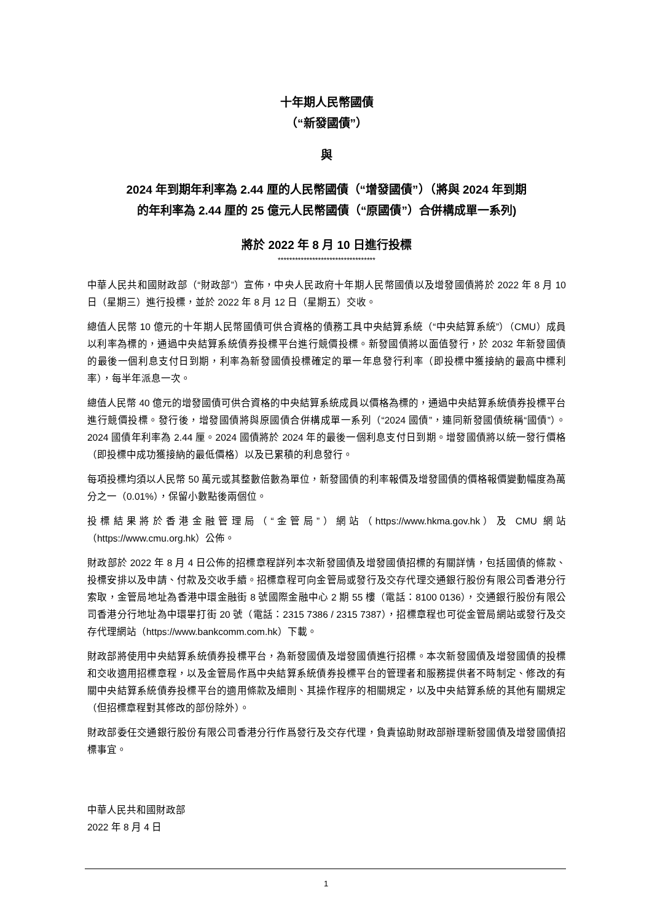十年期人民幣國債
（“新發國債”）
與
2024 年到期年利率為 2.44 厘的人民幣國債（“增發國債”）（將與 2024 年到期
的年利率為 2.44 厘的 25 億元人民幣國債（“原國債”）合併構成單一系列)
將於 2022 年 8 月 10 日進行投標
**********************************
中華人民共和國財政部（“財政部”）宣佈，中央人民政府十年期人民幣國債以及增發國債將於 2022 年 8 月 10 日（星期三）進行投標，並於 2022 年 8 月 12 日（星期五）交收。
總值人民幣 10 億元的十年期人民幣國債可供合資格的債務工具中央結算系統（“中央結算系統”）（CMU）成員以利率為標的，通過中央結算系統債券投標平台進行競價投標。新發國債將以面值發行，於 2032 年新發國債的最後一個利息支付日到期，利率為新發國債投標確定的單一年息發行利率（即投標中獲接納的最高中標利率），每半年派息一次。
總值人民幣 40 億元的增發國債可供合資格的中央結算系統成員以價格為標的，通過中央結算系統債券投標平台進行競價投標。發行後，增發國債將與原國債合併構成單一系列（“2024 國債”，連同新發國債統稱“國債”）。2024 國債年利率為 2.44 厘。2024 國債將於 2024 年的最後一個利息支付日到期。增發國債將以統一發行價格（即投標中成功獲接納的最低價格）以及已累積的利息發行。
每項投標均須以人民幣 50 萬元或其整數倍數為單位，新發國債的利率報價及增發國債的價格報價變動幅度為萬分之一（0.01%），保留小數點後兩個位。
投標結果將於香港金融管理局（“金管局”）網站（https://www.hkma.gov.hk）及 CMU 網站（https://www.cmu.org.hk）公佈。
財政部於 2022 年 8 月 4 日公佈的招標章程詳列本次新發國債及增發國債招標的有關詳情，包括國債的條款、投標安排以及申請、付款及交收手續。招標章程可向金管局或發行及交存代理交通銀行股份有限公司香港分行索取，金管局地址為香港中環金融街 8 號國際金融中心 2 期 55 樓（電話：8100 0136），交通銀行股份有限公司香港分行地址為中環畢打街 20 號（電話：2315 7386 / 2315 7387），招標章程也可從金管局網站或發行及交存代理網站（https://www.bankcomm.com.hk）下載。
財政部將使用中央結算系統債券投標平台，為新發國債及增發國債進行招標。本次新發國債及增發國債的投標和交收適用招標章程，以及金管局作爲中央結算系統債券投標平台的管理者和服務提供者不時制定、修改的有關中央結算系統債券投標平台的適用條款及細則、其操作程序的相關規定，以及中央結算系統的其他有關規定（但招標章程對其修改的部份除外）。
財政部委任交通銀行股份有限公司香港分行作爲發行及交存代理，負責協助財政部辦理新發國債及增發國債招標事宜。
中華人民共和國財政部
2022 年 8 月 4 日
1